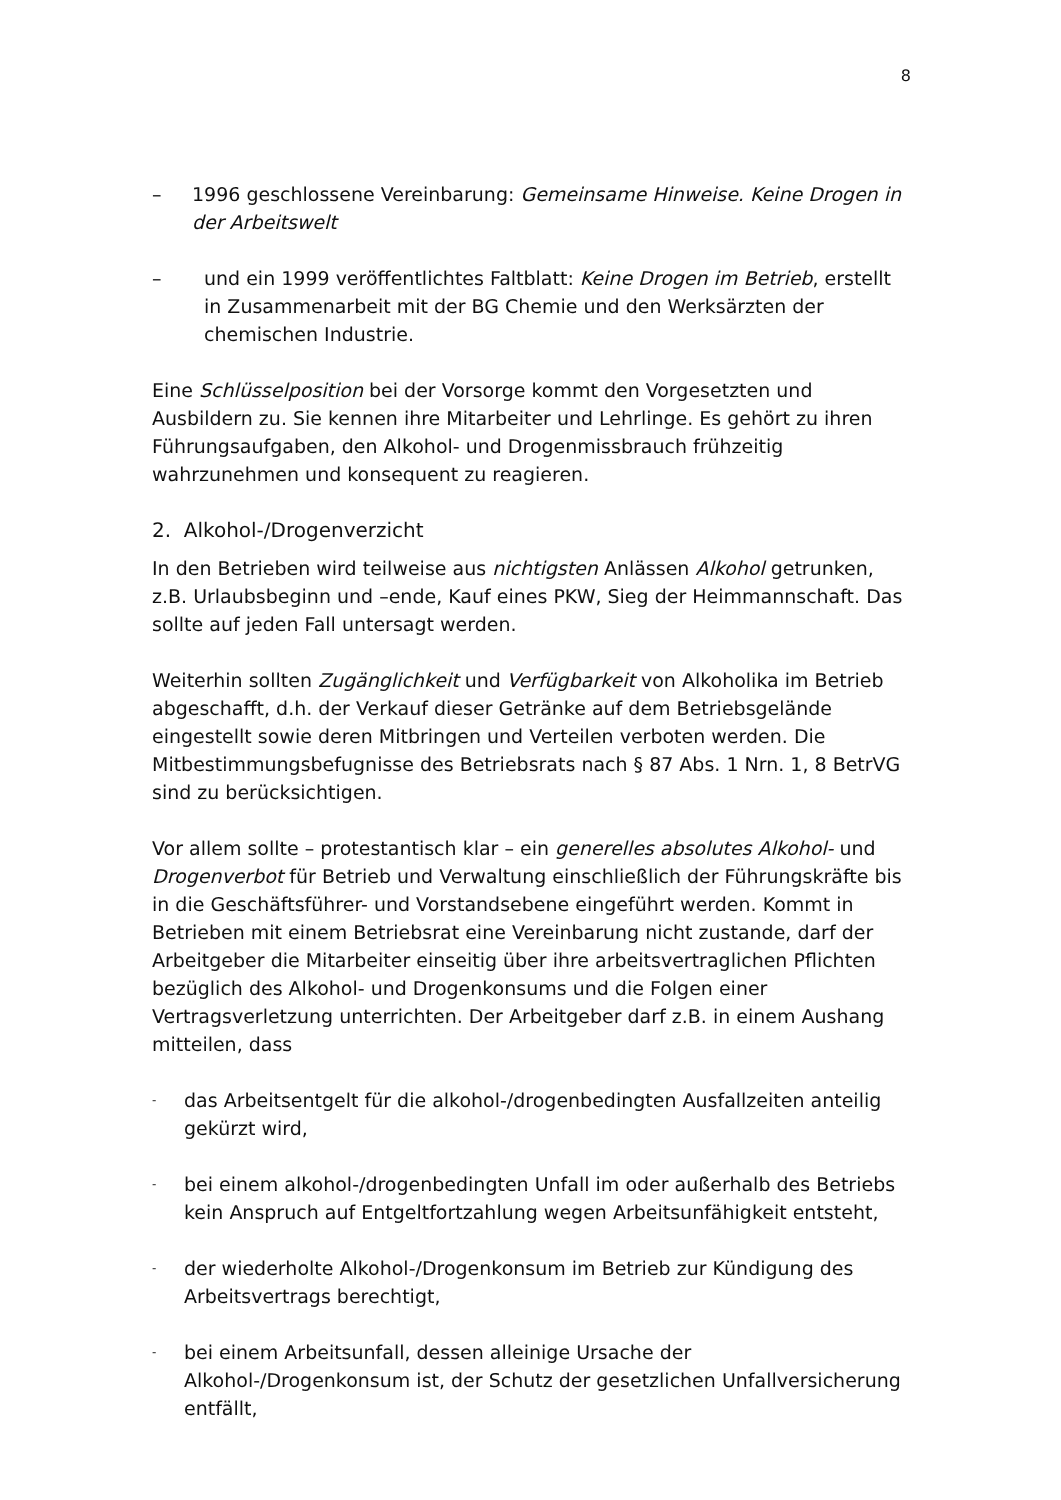8
– 1996 geschlossene Vereinbarung: Gemeinsame Hinweise. Keine Drogen in der Arbeitswelt
– und ein 1999 veröffentlichtes Faltblatt: Keine Drogen im Betrieb, erstellt in Zusammenarbeit mit der BG Chemie und den Werksärzten der chemischen Industrie.
Eine Schlüsselposition bei der Vorsorge kommt den Vorgesetzten und Ausbildern zu. Sie kennen ihre Mitarbeiter und Lehrlinge. Es gehört zu ihren Führungsaufgaben, den Alkohol- und Drogenmissbrauch frühzeitig wahrzunehmen und konsequent zu reagieren.
2. Alkohol-/Drogenverzicht
In den Betrieben wird teilweise aus nichtigsten Anlässen Alkohol getrunken, z.B. Urlaubsbeginn und –ende, Kauf eines PKW, Sieg der Heimmannschaft. Das sollte auf jeden Fall untersagt werden.
Weiterhin sollten Zugänglichkeit und Verfügbarkeit von Alkoholika im Betrieb abgeschafft, d.h. der Verkauf dieser Getränke auf dem Betriebsgelände eingestellt sowie deren Mitbringen und Verteilen verboten werden. Die Mitbestimmungsbefugnisse des Betriebsrats nach § 87 Abs. 1 Nrn. 1, 8 BetrVG sind zu berücksichtigen.
Vor allem sollte – protestantisch klar – ein generelles absolutes Alkohol- und Drogenverbot für Betrieb und Verwaltung einschließlich der Führungskräfte bis in die Geschäftsführer- und Vorstandsebene eingeführt werden. Kommt in Betrieben mit einem Betriebsrat eine Vereinbarung nicht zustande, darf der Arbeitgeber die Mitarbeiter einseitig über ihre arbeitsvertraglichen Pflichten bezüglich des Alkohol- und Drogenkonsums und die Folgen einer Vertragsverletzung unterrichten. Der Arbeitgeber darf z.B. in einem Aushang mitteilen, dass
- das Arbeitsentgelt für die alkohol-/drogenbedingten Ausfallzeiten anteilig gekürzt wird,
- bei einem alkohol-/drogenbedingten Unfall im oder außerhalb des Betriebs kein Anspruch auf Entgeltfortzahlung wegen Arbeitsunfähigkeit entsteht,
- der wiederholte Alkohol-/Drogenkonsum im Betrieb zur Kündigung des Arbeitsvertrags berechtigt,
- bei einem Arbeitsunfall, dessen alleinige Ursache der Alkohol-/Drogenkonsum ist, der Schutz der gesetzlichen Unfallversicherung entfällt,